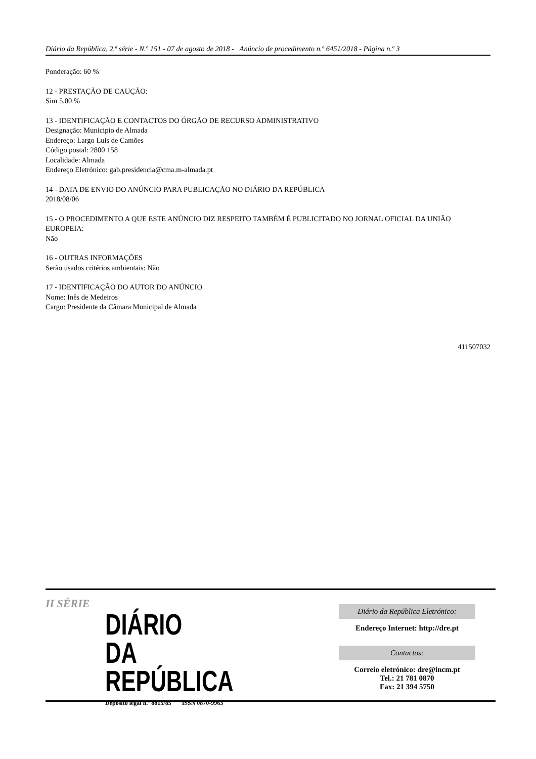Diário da República, 2.ª série - N.º 151 - 07 de agosto de 2018 - Anúncio de procedimento n.º 6451/2018 - Página n.º 3
Ponderação: 60 %
12 - PRESTAÇÃO DE CAUÇÃO:
Sim 5,00 %
13 - IDENTIFICAÇÃO E CONTACTOS DO ÓRGÃO DE RECURSO ADMINISTRATIVO
Designação: Municipio de Almada
Endereço: Largo Luis de Camões
Código postal: 2800 158
Localidade: Almada
Endereço Eletrónico: gab.presidencia@cma.m-almada.pt
14 - DATA DE ENVIO DO ANÚNCIO PARA PUBLICAÇÃO NO DIÁRIO DA REPÚBLICA
2018/08/06
15 - O PROCEDIMENTO A QUE ESTE ANÚNCIO DIZ RESPEITO TAMBÉM É PUBLICITADO NO JORNAL OFICIAL DA UNIÃO EUROPEIA:
Não
16 - OUTRAS INFORMAÇÕES
Serão usados critérios ambientais: Não
17 - IDENTIFICAÇÃO DO AUTOR DO ANÚNCIO
Nome: Inês de Medeiros
Cargo: Presidente da Câmara Municipal de Almada
411507032
II SÉRIE
DIÁRIO
DA REPÚBLICA
Depósito legal n.º 8815/85 ISSN 0870-9963
Diário da República Eletrónico:
Endereço Internet: http://dre.pt
Contactos:
Correio eletrónico: dre@incm.pt
Tel.: 21 781 0870
Fax: 21 394 5750